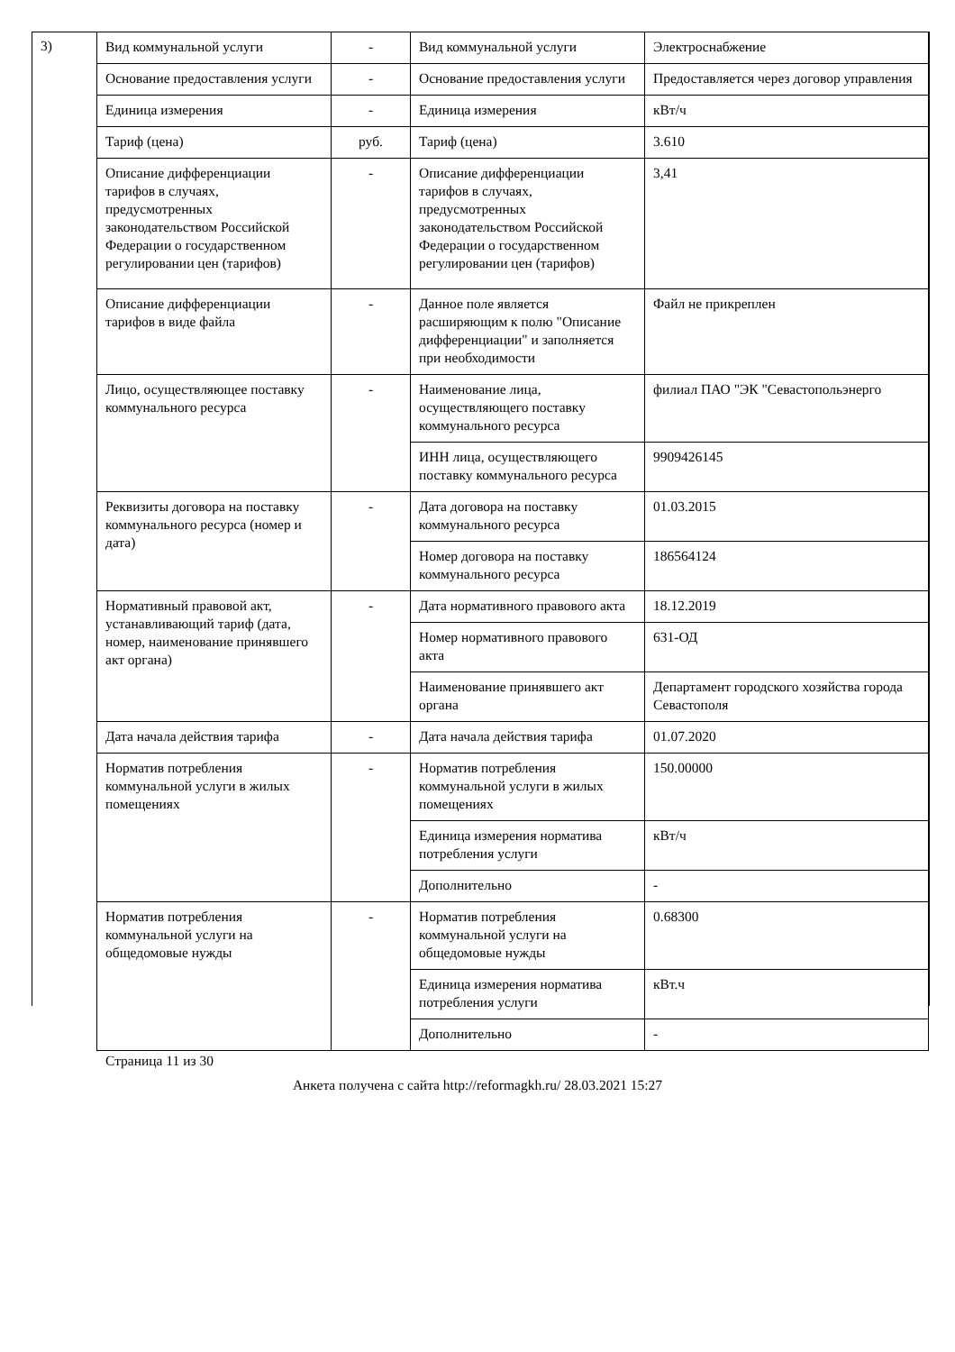3)
| Вид коммунальной услуги | - | Вид коммунальной услуги | Электроснабжение |
| Основание предоставления услуги | - | Основание предоставления услуги | Предоставляется через договор управления |
| Единица измерения | - | Единица измерения | кВт/ч |
| Тариф (цена) | руб. | Тариф (цена) | 3.610 |
| Описание дифференциации тарифов в случаях, предусмотренных законодательством Российской Федерации о государственном регулировании цен (тарифов) | - | Описание дифференциации тарифов в случаях, предусмотренных законодательством Российской Федерации о государственном регулировании цен (тарифов) | 3,41 |
| Описание дифференциации тарифов в виде файла | - | Данное поле является расширяющим к полю "Описание дифференциации" и заполняется при необходимости | Файл не прикреплен |
| Лицо, осуществляющее поставку коммунального ресурса | - | Наименование лица, осуществляющего поставку коммунального ресурса | филиал ПАО "ЭК "Севастопольэнерго |
| | | ИНН лица, осуществляющего поставку коммунального ресурса | 9909426145 |
| Реквизиты договора на поставку коммунального ресурса (номер и дата) | - | Дата договора на поставку коммунального ресурса | 01.03.2015 |
| | | Номер договора на поставку коммунального ресурса | 186564124 |
| Нормативный правовой акт, устанавливающий тариф (дата, номер, наименование принявшего акт органа) | - | Дата нормативного правового акта | 18.12.2019 |
| | | Номер нормативного правового акта | 631-ОД |
| | | Наименование принявшего акт органа | Департамент городского хозяйства города Севастополя |
| Дата начала действия тарифа | - | Дата начала действия тарифа | 01.07.2020 |
| Норматив потребления коммунальной услуги в жилых помещениях | - | Норматив потребления коммунальной услуги в жилых помещениях | 150.00000 |
| | | Единица измерения норматива потребления услуги | кВт/ч |
| | | Дополнительно | - |
| Норматив потребления коммунальной услуги на общедомовые нужды | - | Норматив потребления коммунальной услуги на общедомовые нужды | 0.68300 |
| | | Единица измерения норматива потребления услуги | кВт.ч |
| | | Дополнительно | - |
Страница 11 из 30
Анкета получена с сайта http://reformagkh.ru/ 28.03.2021 15:27